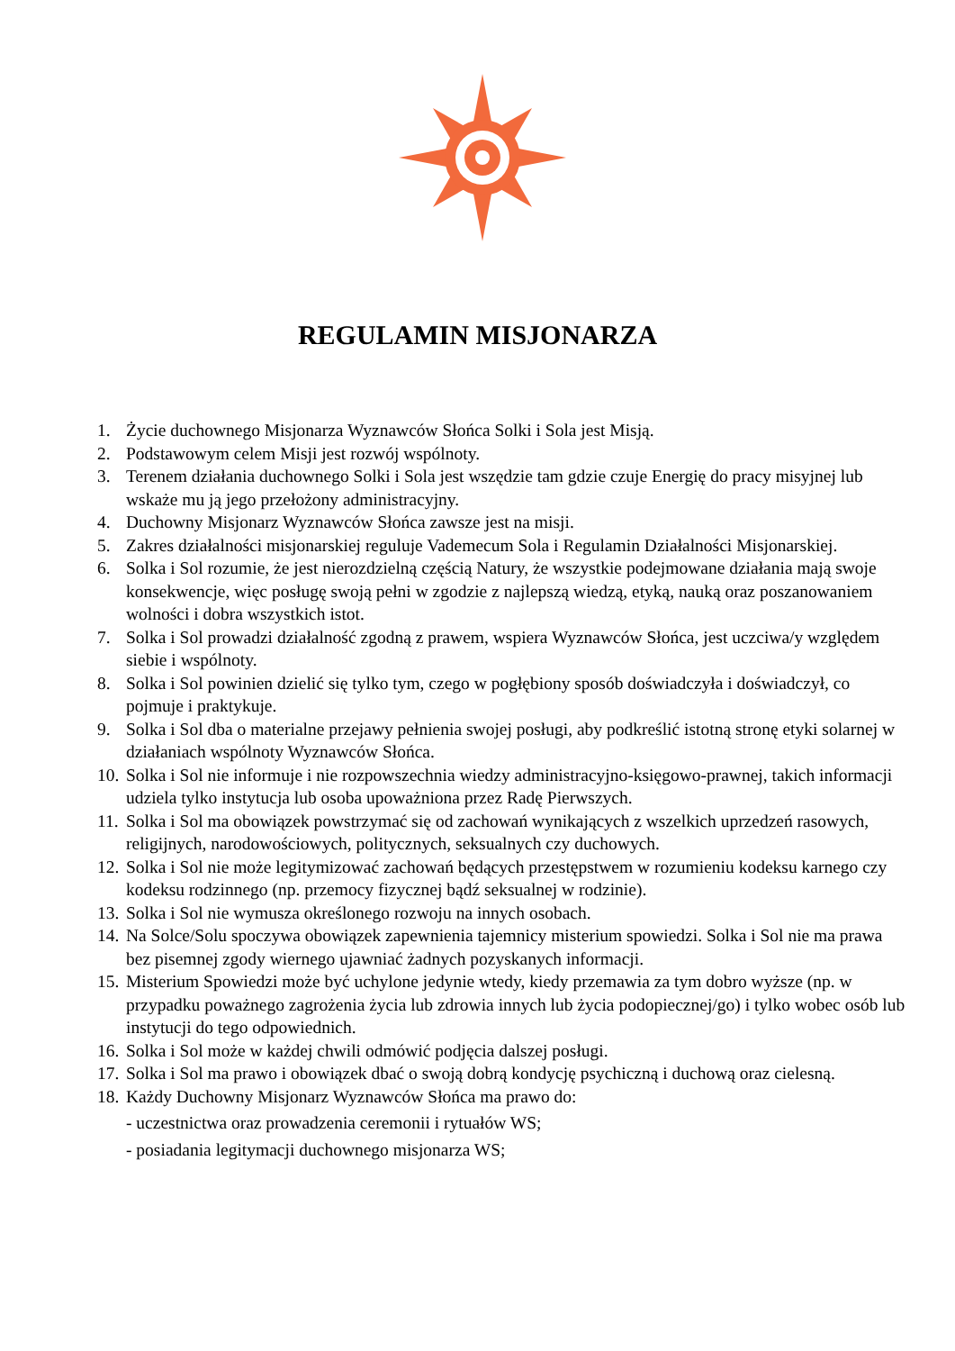REGULAMIN MISJONARZA
1. Życie duchownego Misjonarza Wyznawców Słońca Solki i Sola jest Misją.
2. Podstawowym celem Misji jest rozwój wspólnoty.
3. Terenem działania duchownego Solki i Sola jest wszędzie tam gdzie czuje Energię do pracy misyjnej lub wskaże mu ją jego przełożony administracyjny.
4. Duchowny Misjonarz Wyznawców Słońca zawsze jest na misji.
5. Zakres działalności misjonarskiej reguluje Vademecum Sola i Regulamin Działalności Misjonarskiej.
6. Solka i Sol rozumie, że jest nierozdzielną częścią Natury, że wszystkie podejmowane działania mają swoje konsekwencje, więc posługę swoją pełni w zgodzie z najlepszą wiedzą, etyką, nauką oraz poszanowaniem wolności i dobra wszystkich istot.
7. Solka i Sol prowadzi działalność zgodną z prawem, wspiera Wyznawców Słońca, jest uczciwa/y względem siebie i wspólnoty.
8. Solka i Sol powinien dzielić się tylko tym, czego w pogłębiony sposób doświadczyła i doświadczył, co pojmuje i praktykuje.
9. Solka i Sol dba o materialne przejawy pełnienia swojej posługi, aby podkreślić istotną stronę etyki solarnej w działaniach wspólnoty Wyznawców Słońca.
10. Solka i Sol nie informuje i nie rozpowszechnia wiedzy administracyjno-księgowo-prawnej, takich informacji udziela tylko instytucja lub osoba upoważniona przez Radę Pierwszych.
11. Solka i Sol ma obowiązek powstrzymać się od zachowań wynikających z wszelkich uprzedzeń rasowych, religijnych, narodowościowych, politycznych, seksualnych czy duchowych.
12. Solka i Sol nie może legitymizować zachowań będących przestępstwem w rozumieniu kodeksu karnego czy kodeksu rodzinnego (np. przemocy fizycznej bądź seksualnej w rodzinie).
13. Solka i Sol nie wymusza określonego rozwoju na innych osobach.
14. Na Solce/Solu spoczywa obowiązek zapewnienia tajemnicy misterium spowiedzi. Solka i Sol nie ma prawa bez pisemnej zgody wiernego ujawniać żadnych pozyskanych informacji.
15. Misterium Spowiedzi może być uchylone jedynie wtedy, kiedy przemawia za tym dobro wyższe (np. w przypadku poważnego zagrożenia życia lub zdrowia innych lub życia podopiecznej/go) i tylko wobec osób lub instytucji do tego odpowiednich.
16. Solka i Sol może w każdej chwili odmówić podjęcia dalszej posługi.
17. Solka i Sol ma prawo i obowiązek dbać o swoją dobrą kondycję psychiczną i duchową oraz cielesną.
18. Każdy Duchowny Misjonarz Wyznawców Słońca ma prawo do:
- uczestnictwa oraz prowadzenia ceremonii i rytuałów WS;
- posiadania legitymacji duchownego misjonarza WS;